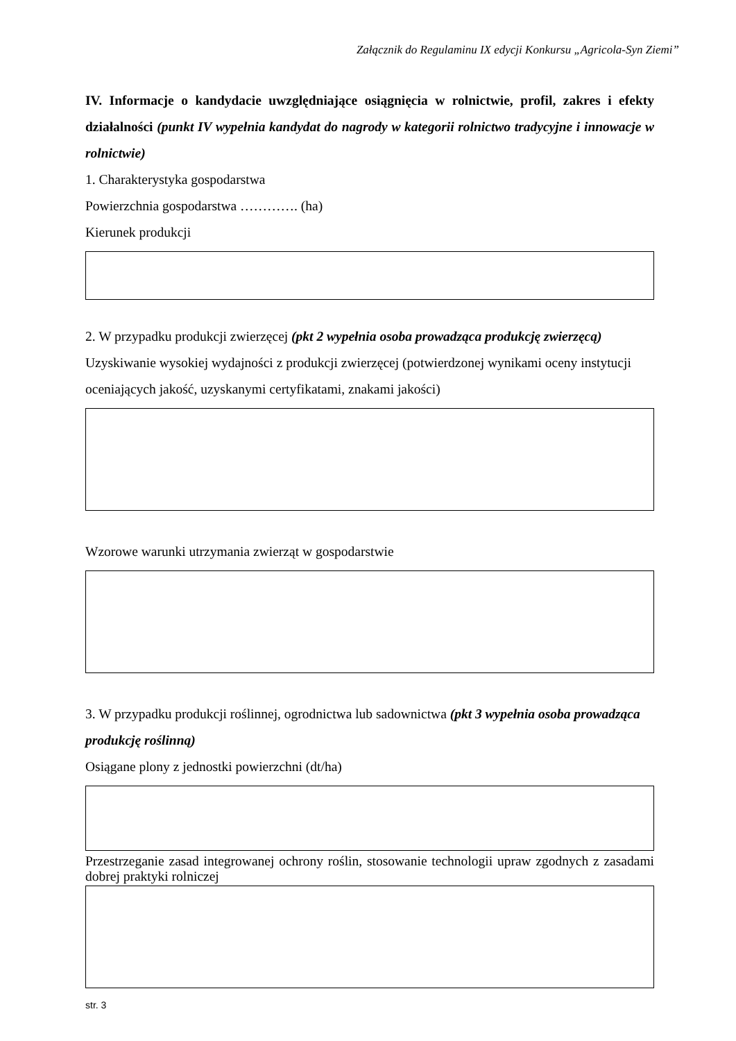Załącznik do Regulaminu IX edycji Konkursu „Agricola-Syn Ziemi”
IV. Informacje o kandydacie uwzględniające osiągnięcia w rolnictwie, profil, zakres i efekty działalności (punkt IV wypełnia kandydat do nagrody w kategorii rolnictwo tradycyjne i innowacje w rolnictwie)
1. Charakterystyka gospodarstwa
Powierzchnia gospodarstwa …………. (ha)
Kierunek produkcji
2. W przypadku produkcji zwierzęcej (pkt 2 wypełnia osoba prowadząca produkcję zwierzęcą)
Uzyskiwanie wysokiej wydajności z produkcji zwierzęcej (potwierdzonej wynikami oceny instytucji oceniających jakość, uzyskanymi certyfikatami, znakami jakości)
Wzorowe warunki utrzymania zwierząt w gospodarstwie
3. W przypadku produkcji roślinnej, ogrodnictwa lub sadownictwa (pkt 3 wypełnia osoba prowadząca produkcję roślinną)
Osiągane plony z jednostki powierzchni (dt/ha)
Przestrzeganie zasad integrowanej ochrony roślin, stosowanie technologii upraw zgodnych z zasadami dobrej praktyki rolniczej
str. 3